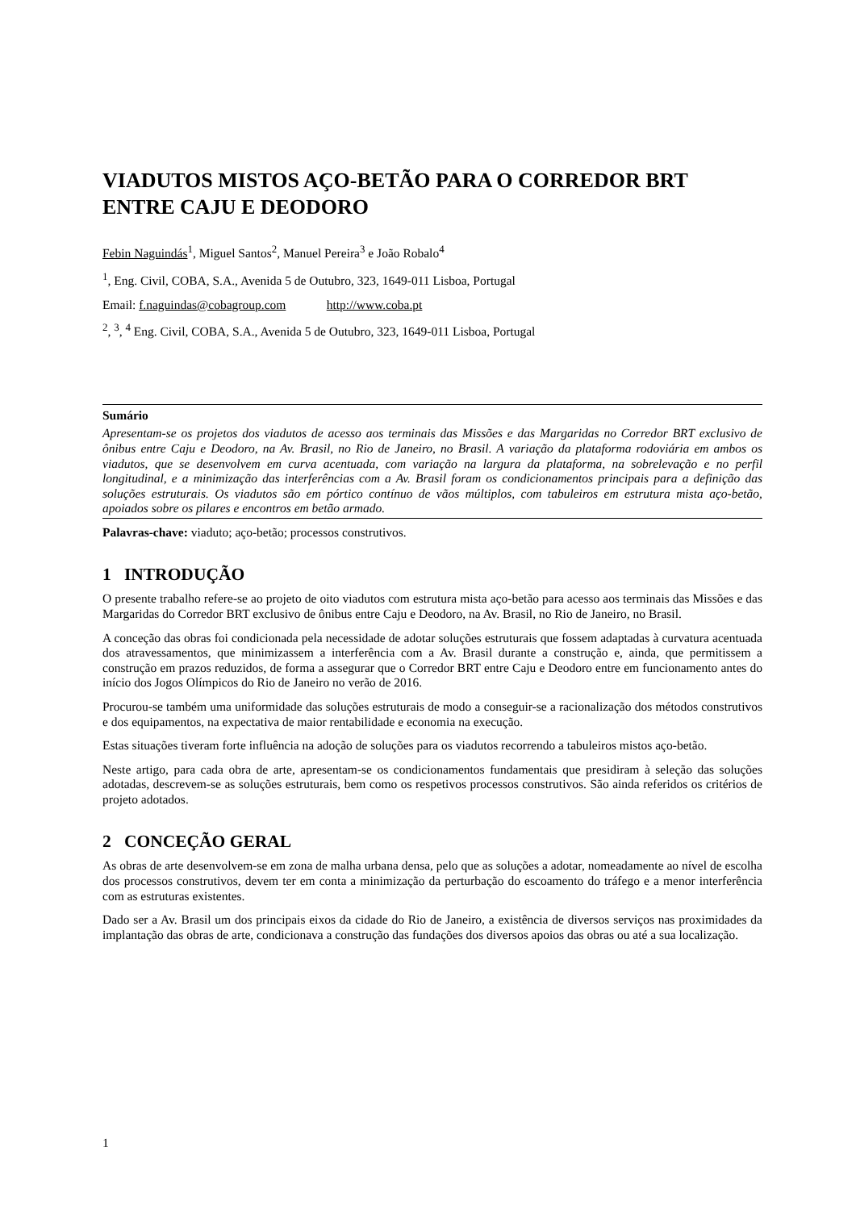VIADUTOS MISTOS AÇO-BETÃO PARA O CORREDOR BRT ENTRE CAJU E DEODORO
Febin Naguindás<sup>1</sup>, Miguel Santos<sup>2</sup>, Manuel Pereira<sup>3</sup> e João Robalo<sup>4</sup>
<sup>1</sup>, Eng. Civil, COBA, S.A., Avenida 5 de Outubro, 323, 1649-011 Lisboa, Portugal
Email: f.naguindas@cobagroup.com http://www.coba.pt
<sup>2</sup>, <sup>3</sup>, <sup>4</sup> Eng. Civil, COBA, S.A., Avenida 5 de Outubro, 323, 1649-011 Lisboa, Portugal
Sumário
Apresentam-se os projetos dos viadutos de acesso aos terminais das Missões e das Margaridas no Corredor BRT exclusivo de ônibus entre Caju e Deodoro, na Av. Brasil, no Rio de Janeiro, no Brasil. A variação da plataforma rodoviária em ambos os viadutos, que se desenvolvem em curva acentuada, com variação na largura da plataforma, na sobrelevação e no perfil longitudinal, e a minimização das interferências com a Av. Brasil foram os condicionamentos principais para a definição das soluções estruturais. Os viadutos são em pórtico contínuo de vãos múltiplos, com tabuleiros em estrutura mista aço-betão, apoiados sobre os pilares e encontros em betão armado.
Palavras-chave: viaduto; aço-betão; processos construtivos.
1 INTRODUÇÃO
O presente trabalho refere-se ao projeto de oito viadutos com estrutura mista aço-betão para acesso aos terminais das Missões e das Margaridas do Corredor BRT exclusivo de ônibus entre Caju e Deodoro, na Av. Brasil, no Rio de Janeiro, no Brasil.
A conceção das obras foi condicionada pela necessidade de adotar soluções estruturais que fossem adaptadas à curvatura acentuada dos atravessamentos, que minimizassem a interferência com a Av. Brasil durante a construção e, ainda, que permitissem a construção em prazos reduzidos, de forma a assegurar que o Corredor BRT entre Caju e Deodoro entre em funcionamento antes do início dos Jogos Olímpicos do Rio de Janeiro no verão de 2016.
Procurou-se também uma uniformidade das soluções estruturais de modo a conseguir-se a racionalização dos métodos construtivos e dos equipamentos, na expectativa de maior rentabilidade e economia na execução.
Estas situações tiveram forte influência na adoção de soluções para os viadutos recorrendo a tabuleiros mistos aço-betão.
Neste artigo, para cada obra de arte, apresentam-se os condicionamentos fundamentais que presidiram à seleção das soluções adotadas, descrevem-se as soluções estruturais, bem como os respetivos processos construtivos. São ainda referidos os critérios de projeto adotados.
2 CONCEÇÃO GERAL
As obras de arte desenvolvem-se em zona de malha urbana densa, pelo que as soluções a adotar, nomeadamente ao nível de escolha dos processos construtivos, devem ter em conta a minimização da perturbação do escoamento do tráfego e a menor interferência com as estruturas existentes.
Dado ser a Av. Brasil um dos principais eixos da cidade do Rio de Janeiro, a existência de diversos serviços nas proximidades da implantação das obras de arte, condicionava a construção das fundações dos diversos apoios das obras ou até a sua localização.
1